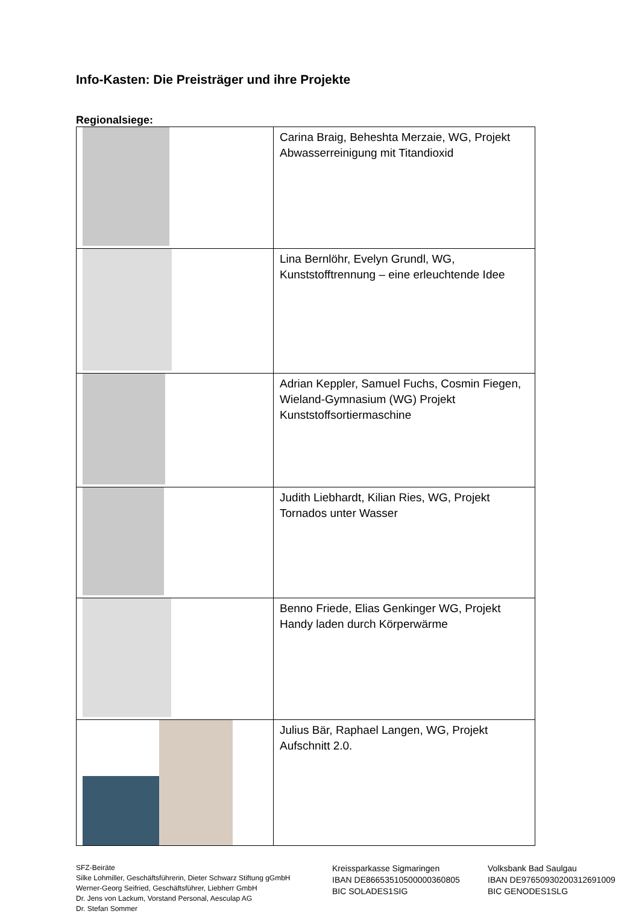Info-Kasten: Die Preisträger und ihre Projekte
Regionalsiege:
| | Carina Braig, Beheshta Merzaie, WG, Projekt Abwasserreinigung mit Titandioxid |
| | Lina Bernlöhr, Evelyn Grundl, WG, Kunststofftrennung – eine erleuchtende Idee |
| | Adrian Keppler, Samuel Fuchs, Cosmin Fiegen, Wieland-Gymnasium (WG) Projekt Kunststoffsortiermaschine |
| | Judith Liebhardt, Kilian Ries, WG, Projekt Tornados unter Wasser |
| | Benno Friede, Elias Genkinger WG, Projekt Handy laden durch Körperwärme |
| | Julius Bär, Raphael Langen, WG, Projekt Aufschnitt 2.0. |
SFZ-Beiräte
Silke Lohmiller, Geschäftsführerin, Dieter Schwarz Stiftung gGmbH
Werner-Georg Seifried, Geschäftsführer, Liebherr GmbH
Dr. Jens von Lackum, Vorstand Personal, Aesculap AG
Dr. Stefan Sommer
Kreissparkasse Sigmaringen
IBAN DE86653510500000360805
BIC SOLADES1SIG
Volksbank Bad Saulgau
IBAN DE97650930200312691009
BIC GENODES1SLG